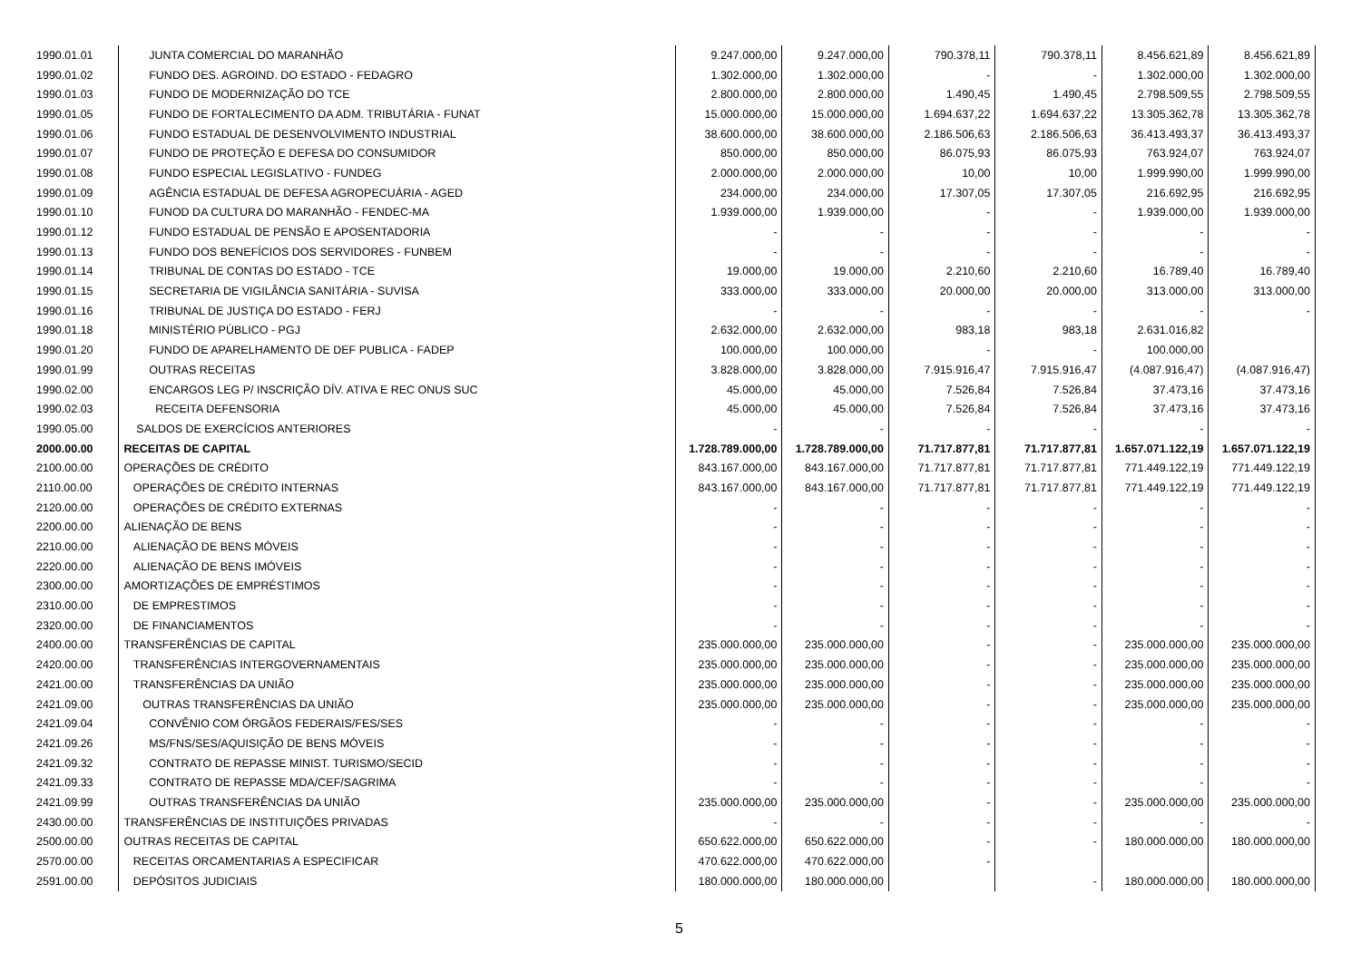| 1990.01.01 | JUNTA COMERCIAL DO MARANHÃO | 9.247.000,00 | 9.247.000,00 | 790.378,11 | 790.378,11 | 8.456.621,89 | 8.456.621,89 |
| 1990.01.02 | FUNDO DES. AGROIND. DO ESTADO - FEDAGRO | 1.302.000,00 | 1.302.000,00 | - | - | 1.302.000,00 | 1.302.000,00 |
| 1990.01.03 | FUNDO DE MODERNIZAÇÃO DO TCE | 2.800.000,00 | 2.800.000,00 | 1.490,45 | 1.490,45 | 2.798.509,55 | 2.798.509,55 |
| 1990.01.05 | FUNDO DE FORTALECIMENTO DA ADM. TRIBUTÁRIA - FUNAT | 15.000.000,00 | 15.000.000,00 | 1.694.637,22 | 1.694.637,22 | 13.305.362,78 | 13.305.362,78 |
| 1990.01.06 | FUNDO ESTADUAL DE DESENVOLVIMENTO INDUSTRIAL | 38.600.000,00 | 38.600.000,00 | 2.186.506,63 | 2.186.506,63 | 36.413.493,37 | 36.413.493,37 |
| 1990.01.07 | FUNDO DE PROTEÇÃO E DEFESA DO CONSUMIDOR | 850.000,00 | 850.000,00 | 86.075,93 | 86.075,93 | 763.924,07 | 763.924,07 |
| 1990.01.08 | FUNDO ESPECIAL LEGISLATIVO - FUNDEG | 2.000.000,00 | 2.000.000,00 | 10,00 | 10,00 | 1.999.990,00 | 1.999.990,00 |
| 1990.01.09 | AGÊNCIA ESTADUAL DE DEFESA AGROPECUÁRIA - AGED | 234.000,00 | 234.000,00 | 17.307,05 | 17.307,05 | 216.692,95 | 216.692,95 |
| 1990.01.10 | FUNOD DA CULTURA DO MARANHÃO - FENDEC-MA | 1.939.000,00 | 1.939.000,00 | - | - | 1.939.000,00 | 1.939.000,00 |
| 1990.01.12 | FUNDO ESTADUAL DE PENSÃO E APOSENTADORIA | - | - | - | - | - | - |
| 1990.01.13 | FUNDO DOS BENEFÍCIOS DOS SERVIDORES - FUNBEM | - | - | - | - | - | - |
| 1990.01.14 | TRIBUNAL DE CONTAS DO ESTADO - TCE | 19.000,00 | 19.000,00 | 2.210,60 | 2.210,60 | 16.789,40 | 16.789,40 |
| 1990.01.15 | SECRETARIA DE VIGILÂNCIA SANITÁRIA - SUVISA | 333.000,00 | 333.000,00 | 20.000,00 | 20.000,00 | 313.000,00 | 313.000,00 |
| 1990.01.16 | TRIBUNAL DE JUSTIÇA DO ESTADO - FERJ | - | - | - | - | - | - |
| 1990.01.18 | MINISTÉRIO PÚBLICO - PGJ | 2.632.000,00 | 2.632.000,00 | 983,18 | 983,18 | 2.631.016,82 | |
| 1990.01.20 | FUNDO DE APARELHAMENTO DE DEF PUBLICA - FADEP | 100.000,00 | 100.000,00 | - | - | 100.000,00 | |
| 1990.01.99 | OUTRAS RECEITAS | 3.828.000,00 | 3.828.000,00 | 7.915.916,47 | 7.915.916,47 | (4.087.916,47) | (4.087.916,47) |
| 1990.02.00 | ENCARGOS LEG P/ INSCRIÇÃO DÍV. ATIVA E REC ONUS SUC | 45.000,00 | 45.000,00 | 7.526,84 | 7.526,84 | 37.473,16 | 37.473,16 |
| 1990.02.03 | RECEITA DEFENSORIA | 45.000,00 | 45.000,00 | 7.526,84 | 7.526,84 | 37.473,16 | 37.473,16 |
| 1990.05.00 | SALDOS DE EXERCÍCIOS ANTERIORES | - | - | - | - | - | - |
| 2000.00.00 | RECEITAS DE CAPITAL | 1.728.789.000,00 | 1.728.789.000,00 | 71.717.877,81 | 71.717.877,81 | 1.657.071.122,19 | 1.657.071.122,19 |
| 2100.00.00 | OPERAÇÕES DE CRÉDITO | 843.167.000,00 | 843.167.000,00 | 71.717.877,81 | 71.717.877,81 | 771.449.122,19 | 771.449.122,19 |
| 2110.00.00 | OPERAÇÕES DE CRÉDITO INTERNAS | 843.167.000,00 | 843.167.000,00 | 71.717.877,81 | 71.717.877,81 | 771.449.122,19 | 771.449.122,19 |
| 2120.00.00 | OPERAÇÕES DE CRÉDITO EXTERNAS | - | - | - | - | - | - |
| 2200.00.00 | ALIENAÇÃO DE BENS | - | - | - | - | - | - |
| 2210.00.00 | ALIENAÇÃO DE BENS MÓVEIS | - | - | - | - | - | - |
| 2220.00.00 | ALIENAÇÃO DE BENS IMÓVEIS | - | - | - | - | - | - |
| 2300.00.00 | AMORTIZAÇÕES DE EMPRÉSTIMOS | - | - | - | - | - | - |
| 2310.00.00 | DE EMPRESTIMOS | - | - | - | - | - | - |
| 2320.00.00 | DE FINANCIAMENTOS | - | - | - | - | - | - |
| 2400.00.00 | TRANSFERÊNCIAS DE CAPITAL | 235.000.000,00 | 235.000.000,00 | - | - | 235.000.000,00 | 235.000.000,00 |
| 2420.00.00 | TRANSFERÊNCIAS INTERGOVERNAMENTAIS | 235.000.000,00 | 235.000.000,00 | - | - | 235.000.000,00 | 235.000.000,00 |
| 2421.00.00 | TRANSFERÊNCIAS DA UNIÃO | 235.000.000,00 | 235.000.000,00 | - | - | 235.000.000,00 | 235.000.000,00 |
| 2421.09.00 | OUTRAS TRANSFERÊNCIAS DA UNIÃO | 235.000.000,00 | 235.000.000,00 | - | - | 235.000.000,00 | 235.000.000,00 |
| 2421.09.04 | CONVÊNIO COM ÓRGÃOS FEDERAIS/FES/SES | - | - | - | - | - | - |
| 2421.09.26 | MS/FNS/SES/AQUISIÇÃO DE BENS MÓVEIS | - | - | - | - | - | - |
| 2421.09.32 | CONTRATO DE REPASSE MINIST. TURISMO/SECID | - | - | - | - | - | - |
| 2421.09.33 | CONTRATO DE REPASSE MDA/CEF/SAGRIMA | - | - | - | - | - | - |
| 2421.09.99 | OUTRAS TRANSFERÊNCIAS DA UNIÃO | 235.000.000,00 | 235.000.000,00 | - | - | 235.000.000,00 | 235.000.000,00 |
| 2430.00.00 | TRANSFERÊNCIAS DE INSTITUIÇÕES PRIVADAS | - | - | - | - | - | - |
| 2500.00.00 | OUTRAS RECEITAS DE CAPITAL | 650.622.000,00 | 650.622.000,00 | - | - | 180.000.000,00 | 180.000.000,00 |
| 2570.00.00 | RECEITAS ORCAMENTARIAS A ESPECIFICAR | 470.622.000,00 | 470.622.000,00 | - | | | |
| 2591.00.00 | DEPÓSITOS JUDICIAIS | 180.000.000,00 | 180.000.000,00 | | - | 180.000.000,00 | 180.000.000,00 |
5